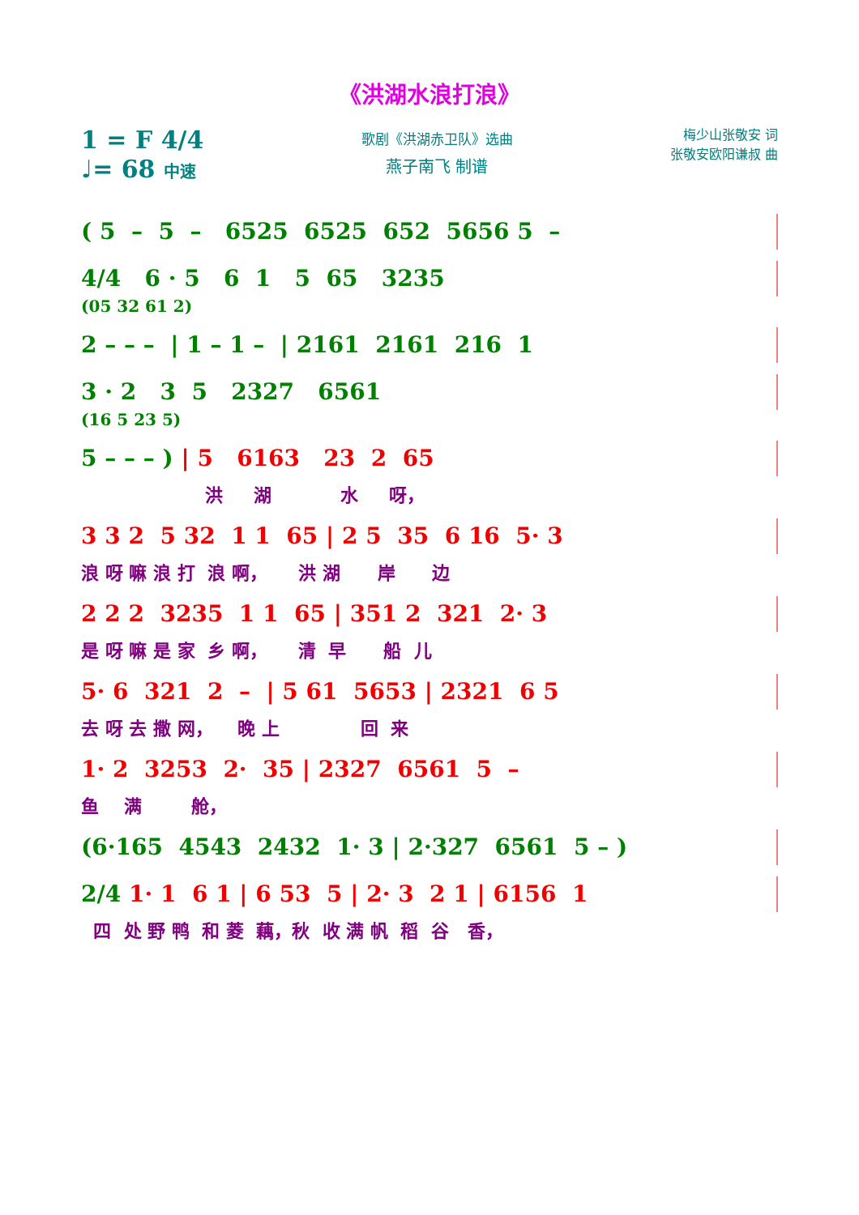《洪湖水浪打浪》
1 = F 4/4
♩= 68 中速
歌剧《洪湖赤卫队》选曲
燕子南飞 制谱
梅少山张敬安 词
张敬安欧阳谦叔 曲
( 5 – 5 – 6525 6525 652 5656 5 –
4/4 6 · 5 6 1 5 65 3235
(05 32 61 2)
2 – – – | 1 – 1 – | 2161 2161 216 1
3 · 2 3 5 2327 6561
(16 5 23 5)
5 – – – ) | 5 6163 23 2 65
洪 湖 水 呀，
3 3 2 5 32 1 1 65 | 2 5 35 6 16 5· 3
浪 呀 嘛 浪 打 浪 啊， 洪 湖 岸 边
2 2 2 3235 1 1 65 | 351 2 321 2· 3
是 呀 嘛 是 家 乡 啊， 清 早 船 儿
5· 6 321 2 – | 5 61 5653 | 2321 6 5
去 呀 去 撒 网， 晚 上 回 来
1· 2 3253 2· 35 | 2327 6561 5 –
鱼 满 舱，
(6·165 4543 2432 1· 3 | 2·327 6561 5 – )
2/4 1· 1 6 1 | 6 53 5 | 2· 3 2 1 | 6156 1
四 处 野 鸭 和 菱 藕，秋 收 满 帆 稻 谷 香，